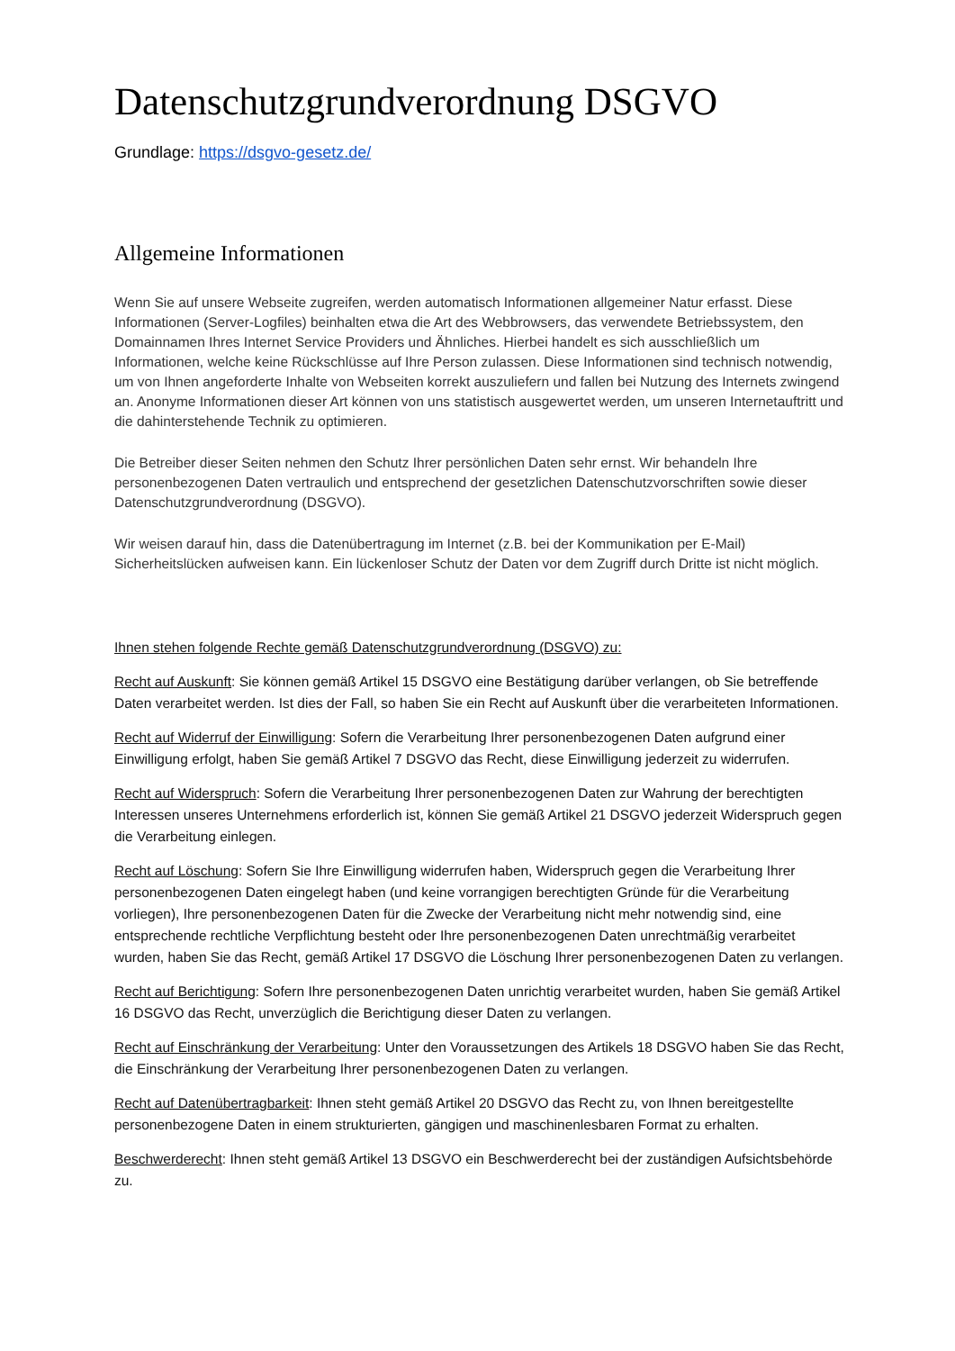Datenschutzgrundverordnung DSGVO
Grundlage: https://dsgvo-gesetz.de/
Allgemeine Informationen
Wenn Sie auf unsere Webseite zugreifen, werden automatisch Informationen allgemeiner Natur erfasst. Diese Informationen (Server-Logfiles) beinhalten etwa die Art des Webbrowsers, das verwendete Betriebssystem, den Domainnamen Ihres Internet Service Providers und Ähnliches. Hierbei handelt es sich ausschließlich um Informationen, welche keine Rückschlüsse auf Ihre Person zulassen. Diese Informationen sind technisch notwendig, um von Ihnen angeforderte Inhalte von Webseiten korrekt auszuliefern und fallen bei Nutzung des Internets zwingend an. Anonyme Informationen dieser Art können von uns statistisch ausgewertet werden, um unseren Internetauftritt und die dahinterstehende Technik zu optimieren.
Die Betreiber dieser Seiten nehmen den Schutz Ihrer persönlichen Daten sehr ernst. Wir behandeln Ihre personenbezogenen Daten vertraulich und entsprechend der gesetzlichen Datenschutzvorschriften sowie dieser Datenschutzgrundverordnung (DSGVO).
Wir weisen darauf hin, dass die Datenübertragung im Internet (z.B. bei der Kommunikation per E-Mail) Sicherheitslücken aufweisen kann. Ein lückenloser Schutz der Daten vor dem Zugriff durch Dritte ist nicht möglich.
Ihnen stehen folgende Rechte gemäß Datenschutzgrundverordnung (DSGVO) zu:
Recht auf Auskunft: Sie können gemäß Artikel 15 DSGVO eine Bestätigung darüber verlangen, ob Sie betreffende Daten verarbeitet werden. Ist dies der Fall, so haben Sie ein Recht auf Auskunft über die verarbeiteten Informationen.
Recht auf Widerruf der Einwilligung: Sofern die Verarbeitung Ihrer personenbezogenen Daten aufgrund einer Einwilligung erfolgt, haben Sie gemäß Artikel 7 DSGVO das Recht, diese Einwilligung jederzeit zu widerrufen.
Recht auf Widerspruch: Sofern die Verarbeitung Ihrer personenbezogenen Daten zur Wahrung der berechtigten Interessen unseres Unternehmens erforderlich ist, können Sie gemäß Artikel 21 DSGVO jederzeit Widerspruch gegen die Verarbeitung einlegen.
Recht auf Löschung: Sofern Sie Ihre Einwilligung widerrufen haben, Widerspruch gegen die Verarbeitung Ihrer personenbezogenen Daten eingelegt haben (und keine vorrangigen berechtigten Gründe für die Verarbeitung vorliegen), Ihre personenbezogenen Daten für die Zwecke der Verarbeitung nicht mehr notwendig sind, eine entsprechende rechtliche Verpflichtung besteht oder Ihre personenbezogenen Daten unrechtmäßig verarbeitet wurden, haben Sie das Recht, gemäß Artikel 17 DSGVO die Löschung Ihrer personenbezogenen Daten zu verlangen.
Recht auf Berichtigung: Sofern Ihre personenbezogenen Daten unrichtig verarbeitet wurden, haben Sie gemäß Artikel 16 DSGVO das Recht, unverzüglich die Berichtigung dieser Daten zu verlangen.
Recht auf Einschränkung der Verarbeitung: Unter den Voraussetzungen des Artikels 18 DSGVO haben Sie das Recht, die Einschränkung der Verarbeitung Ihrer personenbezogenen Daten zu verlangen.
Recht auf Datenübertragbarkeit: Ihnen steht gemäß Artikel 20 DSGVO das Recht zu, von Ihnen bereitgestellte personenbezogene Daten in einem strukturierten, gängigen und maschinenlesbaren Format zu erhalten.
Beschwerderecht: Ihnen steht gemäß Artikel 13 DSGVO ein Beschwerderecht bei der zuständigen Aufsichtsbehörde zu.